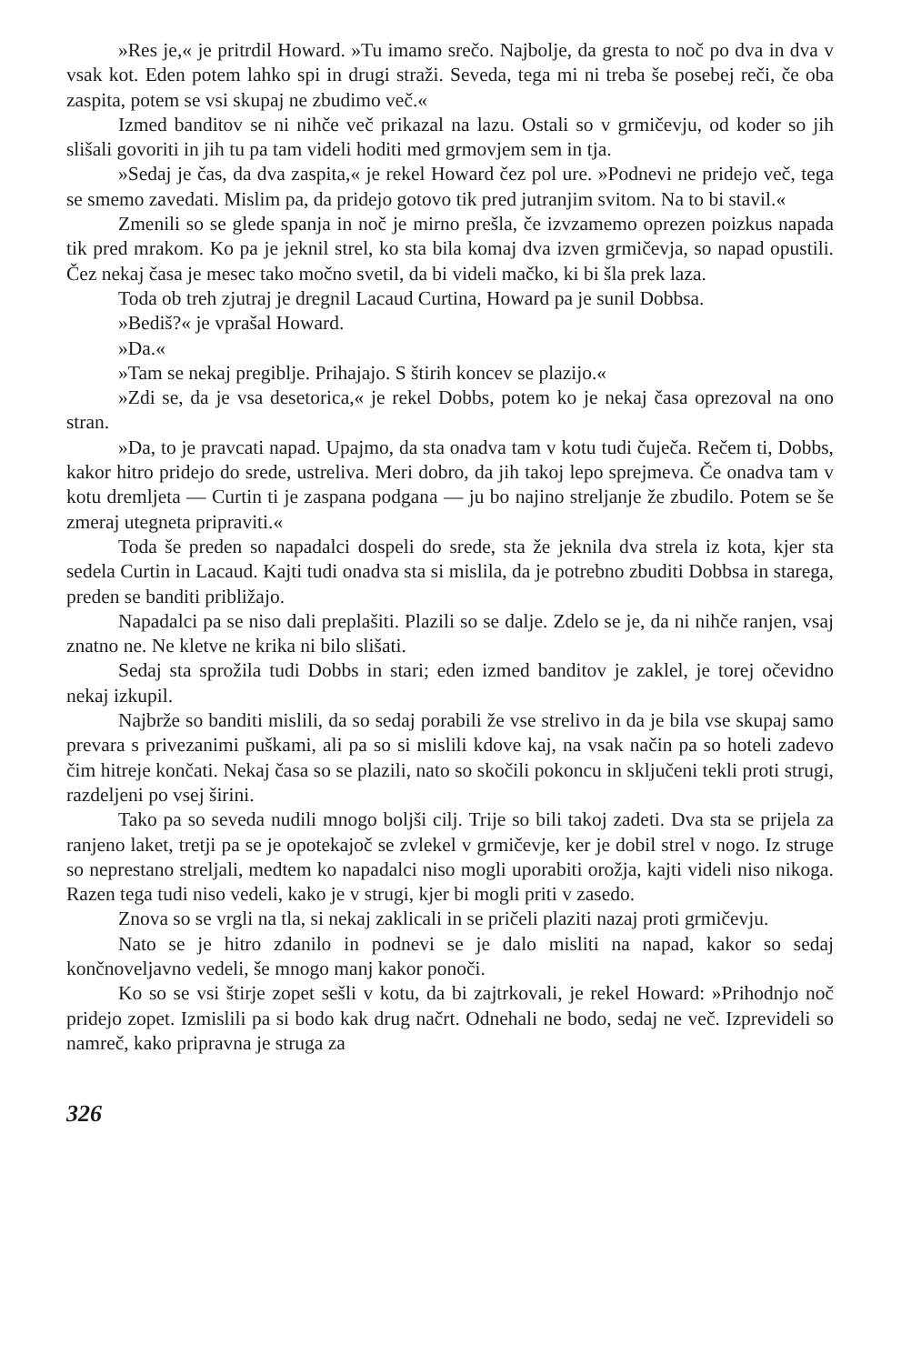»Res je,« je pritrdil Howard. »Tu imamo srečo. Najbolje, da gresta to noč po dva in dva v vsak kot. Eden potem lahko spi in drugi straži. Seveda, tega mi ni treba še posebej reči, če oba zaspita, potem se vsi skupaj ne zbudimo več.«
Izmed banditov se ni nihče več prikazal na lazu. Ostali so v grmičevju, od koder so jih slišali govoriti in jih tu pa tam videli hoditi med grmovjem sem in tja.
»Sedaj je čas, da dva zaspita,« je rekel Howard čez pol ure. »Podnevi ne pridejo več, tega se smemo zavedati. Mislim pa, da pridejo gotovo tik pred jutranjim svitom. Na to bi stavil.«
Zmenili so se glede spanja in noč je mirno prešla, če izvzamemo oprezen poizkus napada tik pred mrakom. Ko pa je jeknil strel, ko sta bila komaj dva izven grmičevja, so napad opustili. Čez nekaj časa je mesec tako močno svetil, da bi videli mačko, ki bi šla prek laza.
Toda ob treh zjutraj je dregnil Lacaud Curtina, Howard pa je sunil Dobbsa.
»Bediš?« je vprašal Howard.
»Da.«
»Tam se nekaj pregiblje. Prihajajo. S štirih koncev se plazijo.«
»Zdi se, da je vsa desetorica,« je rekel Dobbs, potem ko je nekaj časa oprezoval na ono stran.
»Da, to je pravcati napad. Upajmo, da sta onadva tam v kotu tudi čuječa. Rečem ti, Dobbs, kakor hitro pridejo do srede, ustreliva. Meri dobro, da jih takoj lepo sprejmeva. Če onadva tam v kotu dremljeta — Curtin ti je zaspana podgana — ju bo najino streljanje že zbudilo. Potem se še zmeraj utegneta pripraviti.«
Toda še preden so napadalci dospeli do srede, sta že jeknila dva strela iz kota, kjer sta sedela Curtin in Lacaud. Kajti tudi onadva sta si mislila, da je potrebno zbuditi Dobbsa in starega, preden se banditi približajo.
Napadalci pa se niso dali preplašiti. Plazili so se dalje. Zdelo se je, da ni nihče ranjen, vsaj znatno ne. Ne kletve ne krika ni bilo slišati.
Sedaj sta sprožila tudi Dobbs in stari; eden izmed banditov je zaklel, je torej očevidno nekaj izkupil.
Najbrže so banditi mislili, da so sedaj porabili že vse strelivo in da je bila vse skupaj samo prevara s privezanimi puškami, ali pa so si mislili kdove kaj, na vsak način pa so hoteli zadevo čim hitreje končati. Nekaj časa so se plazili, nato so skočili pokoncu in sključeni tekli proti strugi, razdeljeni po vsej širini.
Tako pa so seveda nudili mnogo boljši cilj. Trije so bili takoj zadeti. Dva sta se prijela za ranjeno laket, tretji pa se je opotekajoč se zvlekel v grmičevje, ker je dobil strel v nogo. Iz struge so neprestano streljali, medtem ko napadalci niso mogli uporabiti orožja, kajti videli niso nikoga. Razen tega tudi niso vedeli, kako je v strugi, kjer bi mogli priti v zasedo.
Znova so se vrgli na tla, si nekaj zaklicali in se pričeli plaziti nazaj proti grmičevju.
Nato se je hitro zdanilo in podnevi se je dalo misliti na napad, kakor so sedaj končnoveljavno vedeli, še mnogo manj kakor ponoči.
Ko so se vsi štirje zopet sešli v kotu, da bi zajtrkovali, je rekel Howard: »Prihodnjo noč pridejo zopet. Izmislili pa si bodo kak drug načrt. Odnehali ne bodo, sedaj ne več. Izprevideli so namreč, kako pripravna je struga za
326